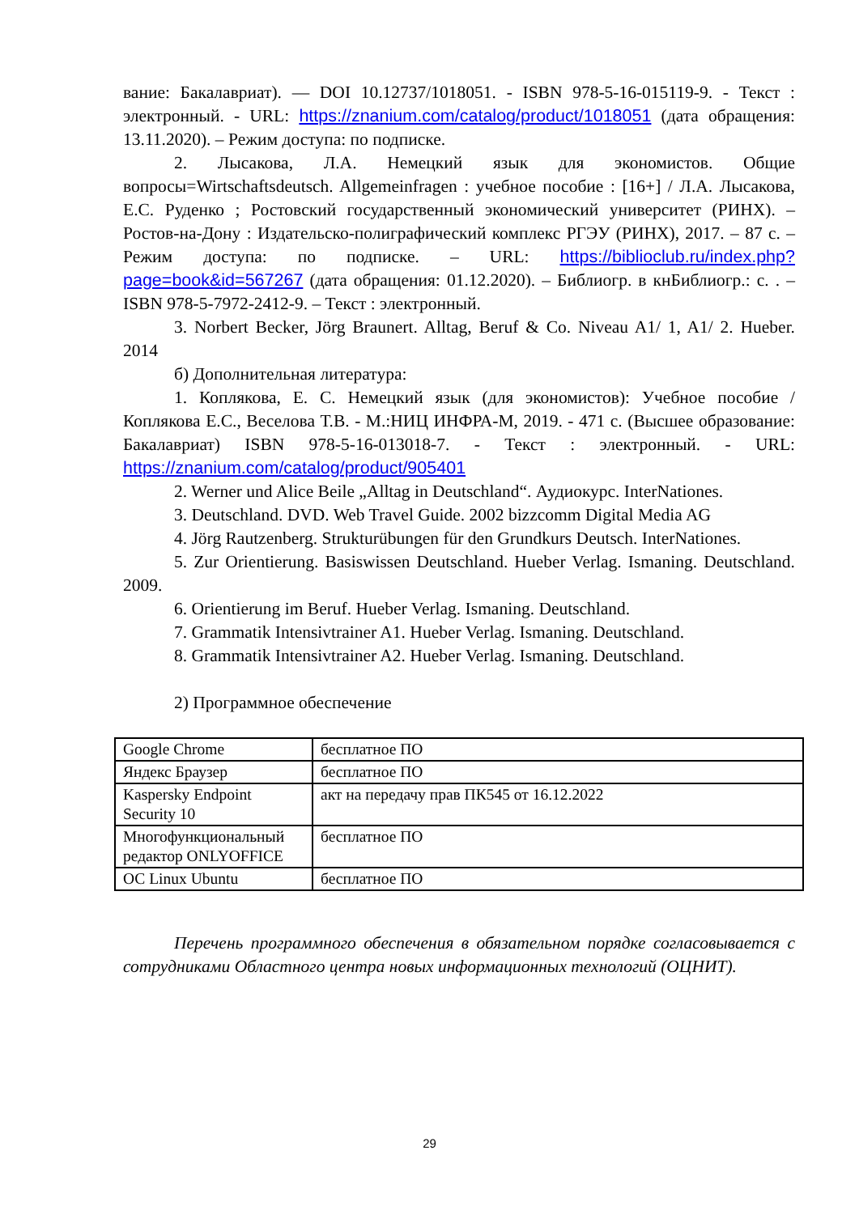вание: Бакалавриат). — DOI 10.12737/1018051. - ISBN 978-5-16-015119-9. - Текст : электронный. - URL: https://znanium.com/catalog/product/1018051 (дата обращения: 13.11.2020). – Режим доступа: по подписке.
2. Лысакова, Л.А. Немецкий язык для экономистов. Общие вопросы=Wirtschaftsdeutsch. Allgemeinfragen : учебное пособие : [16+] / Л.А. Лысакова, Е.С. Руденко ; Ростовский государственный экономический университет (РИНХ). – Ростов-на-Дону : Издательско-полиграфический комплекс РГЭУ (РИНХ), 2017. – 87 с. – Режим доступа: по подписке. – URL: https://biblioclub.ru/index.php?page=book&id=567267 (дата обращения: 01.12.2020). – Библиогр. в кнБиблиогр.: с. . – ISBN 978-5-7972-2412-9. – Текст : электронный.
3. Norbert Becker, Jörg Braunert. Alltag, Beruf & Co. Niveau A1/ 1, A1/ 2. Hueber. 2014
б) Дополнительная литература:
1. Коплякова, Е. С. Немецкий язык (для экономистов): Учебное пособие / Коплякова Е.С., Веселова Т.В. - М.:НИЦ ИНФРА-М, 2019. - 471 с. (Высшее образование: Бакалавриат) ISBN 978-5-16-013018-7. - Текст : электронный. - URL: https://znanium.com/catalog/product/905401
2. Werner und Alice Beile „Alltag in Deutschland“. Аудиокурс. InterNationes.
3. Deutschland. DVD. Web Travel Guide. 2002 bizzcomm Digital Media AG
4. Jörg Rautzenberg. Strukturübungen für den Grundkurs Deutsch. InterNationes.
5. Zur Orientierung. Basiswissen Deutschland. Hueber Verlag. Ismaning. Deutschland. 2009.
6. Orientierung im Beruf. Hueber Verlag. Ismaning. Deutschland.
7. Grammatik Intensivtrainer A1. Hueber Verlag. Ismaning. Deutschland.
8. Grammatik Intensivtrainer A2. Hueber Verlag. Ismaning. Deutschland.
2) Программное обеспечение
| Google Chrome | бесплатное ПО |
| Яндекс Браузер | бесплатное ПО |
| Kaspersky Endpoint Security 10 | акт на передачу прав ПК545 от 16.12.2022 |
| Многофункциональный редактор ONLYOFFICE | бесплатное ПО |
| ОС Linux Ubuntu | бесплатное ПО |
Перечень программного обеспечения в обязательном порядке согласовывается с сотрудниками Областного центра новых информационных технологий (ОЦНИТ).
29